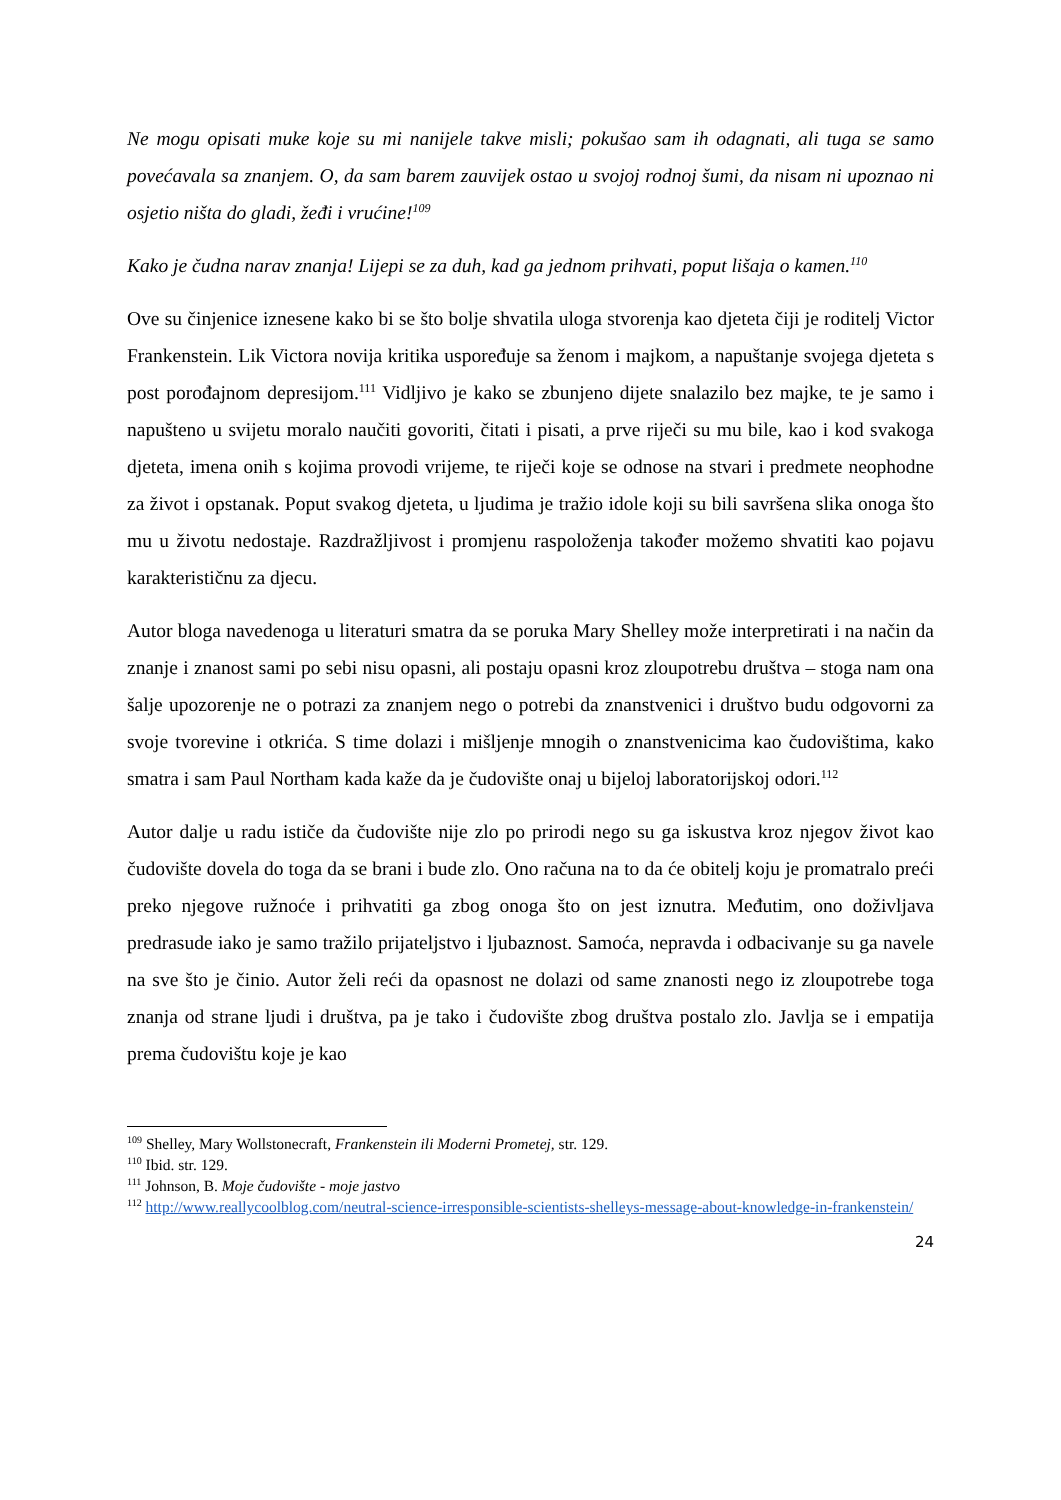Ne mogu opisati muke koje su mi nanijele takve misli; pokušao sam ih odagnati, ali tuga se samo povećavala sa znanjem. O, da sam barem zauvijek ostao u svojoj rodnoj šumi, da nisam ni upoznao ni osjetio ništa do gladi, žeđi i vrućine!<sup>109</sup>
Kako je čudna narav znanja! Lijepi se za duh, kad ga jednom prihvati, poput lišaja o kamen.<sup>110</sup>
Ove su činjenice iznesene kako bi se što bolje shvatila uloga stvorenja kao djeteta čiji je roditelj Victor Frankenstein. Lik Victora novija kritika uspoređuje sa ženom i majkom, a napuštanje svojega djeteta s post porođajnom depresijom.<sup>111</sup> Vidljivo je kako se zbunjeno dijete snalazilo bez majke, te je samo i napušteno u svijetu moralo naučiti govoriti, čitati i pisati, a prve riječi su mu bile, kao i kod svakoga djeteta, imena onih s kojima provodi vrijeme, te riječi koje se odnose na stvari i predmete neophodne za život i opstanak. Poput svakog djeteta, u ljudima je tražio idole koji su bili savršena slika onoga što mu u životu nedostaje. Razdražljivost i promjenu raspoloženja također možemo shvatiti kao pojavu karakterističnu za djecu.
Autor bloga navedenoga u literaturi smatra da se poruka Mary Shelley može interpretirati i na način da znanje i znanost sami po sebi nisu opasni, ali postaju opasni kroz zloupotrebu društva – stoga nam ona šalje upozorenje ne o potrazi za znanjem nego o potrebi da znanstvenici i društvo budu odgovorni za svoje tvorevine i otkrića. S time dolazi i mišljenje mnogih o znanstvenicima kao čudovištima, kako smatra i sam Paul Northam kada kaže da je čudovište onaj u bijeloj laboratorijskoj odori.<sup>112</sup>
Autor dalje u radu ističe da čudovište nije zlo po prirodi nego su ga iskustva kroz njegov život kao čudovište dovela do toga da se brani i bude zlo. Ono računa na to da će obitelj koju je promatralo preći preko njegove ružnoće i prihvatiti ga zbog onoga što on jest iznutra. Međutim, ono doživljava predrasude iako je samo tražilo prijateljstvo i ljubaznost. Samoća, nepravda i odbacivanje su ga navele na sve što je činio. Autor želi reći da opasnost ne dolazi od same znanosti nego iz zloupotrebe toga znanja od strane ljudi i društva, pa je tako i čudovište zbog društva postalo zlo. Javlja se i empatija prema čudovištu koje je kao
<sup>109</sup> Shelley, Mary Wollstonecraft, Frankenstein ili Moderni Prometej, str. 129.
<sup>110</sup> Ibid. str. 129.
<sup>111</sup> Johnson, B. Moje čudovište - moje jastvo
<sup>112</sup> http://www.reallycoolblog.com/neutral-science-irresponsible-scientists-shelleys-message-about-knowledge-in-frankenstein/
24